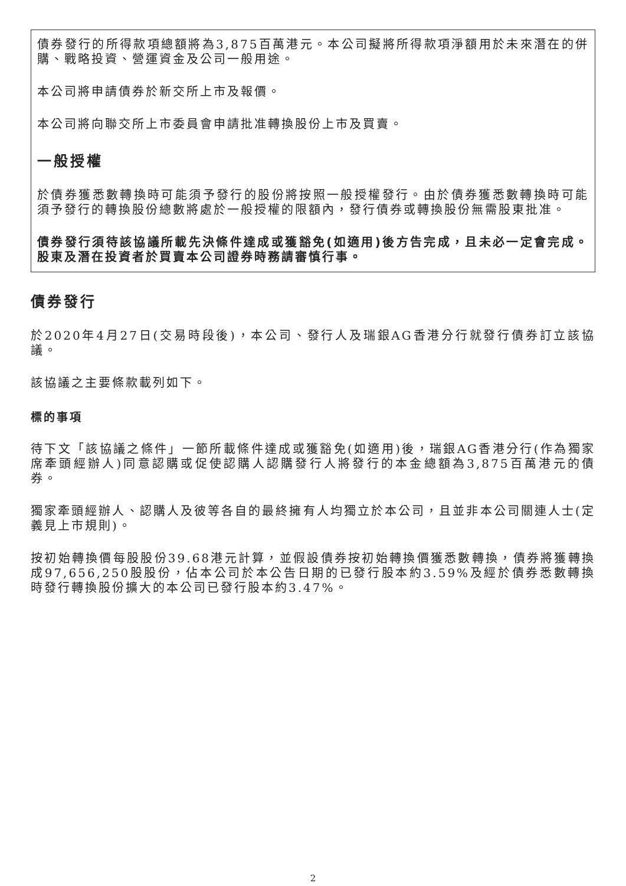債券發行的所得款項總額將為3,875百萬港元。本公司擬將所得款項淨額用於未來潛在的併購、戰略投資、營運資金及公司一般用途。
本公司將申請債券於新交所上市及報價。
本公司將向聯交所上市委員會申請批准轉換股份上市及買賣。
一般授權
於債券獲悉數轉換時可能須予發行的股份將按照一般授權發行。由於債券獲悉數轉換時可能須予發行的轉換股份總數將處於一般授權的限額內，發行債券或轉換股份無需股東批准。
債券發行須待該協議所載先決條件達成或獲豁免(如適用)後方告完成，且未必一定會完成。股東及潛在投資者於買賣本公司證券時務請審慎行事。
債券發行
於2020年4月27日(交易時段後)，本公司、發行人及瑞銀AG香港分行就發行債券訂立該協議。
該協議之主要條款載列如下。
標的事項
待下文「該協議之條件」一節所載條件達成或獲豁免(如適用)後，瑞銀AG香港分行(作為獨家席牽頭經辦人)同意認購或促使認購人認購發行人將發行的本金總額為3,875百萬港元的債券。
獨家牽頭經辦人、認購人及彼等各自的最終擁有人均獨立於本公司，且並非本公司關連人士(定義見上市規則)。
按初始轉換價每股股份39.68港元計算，並假設債券按初始轉換價獲悉數轉換，債券將獲轉換成97,656,250股股份，佔本公司於本公告日期的已發行股本約3.59%及經於債券悉數轉換時發行轉換股份擴大的本公司已發行股本約3.47%。
2